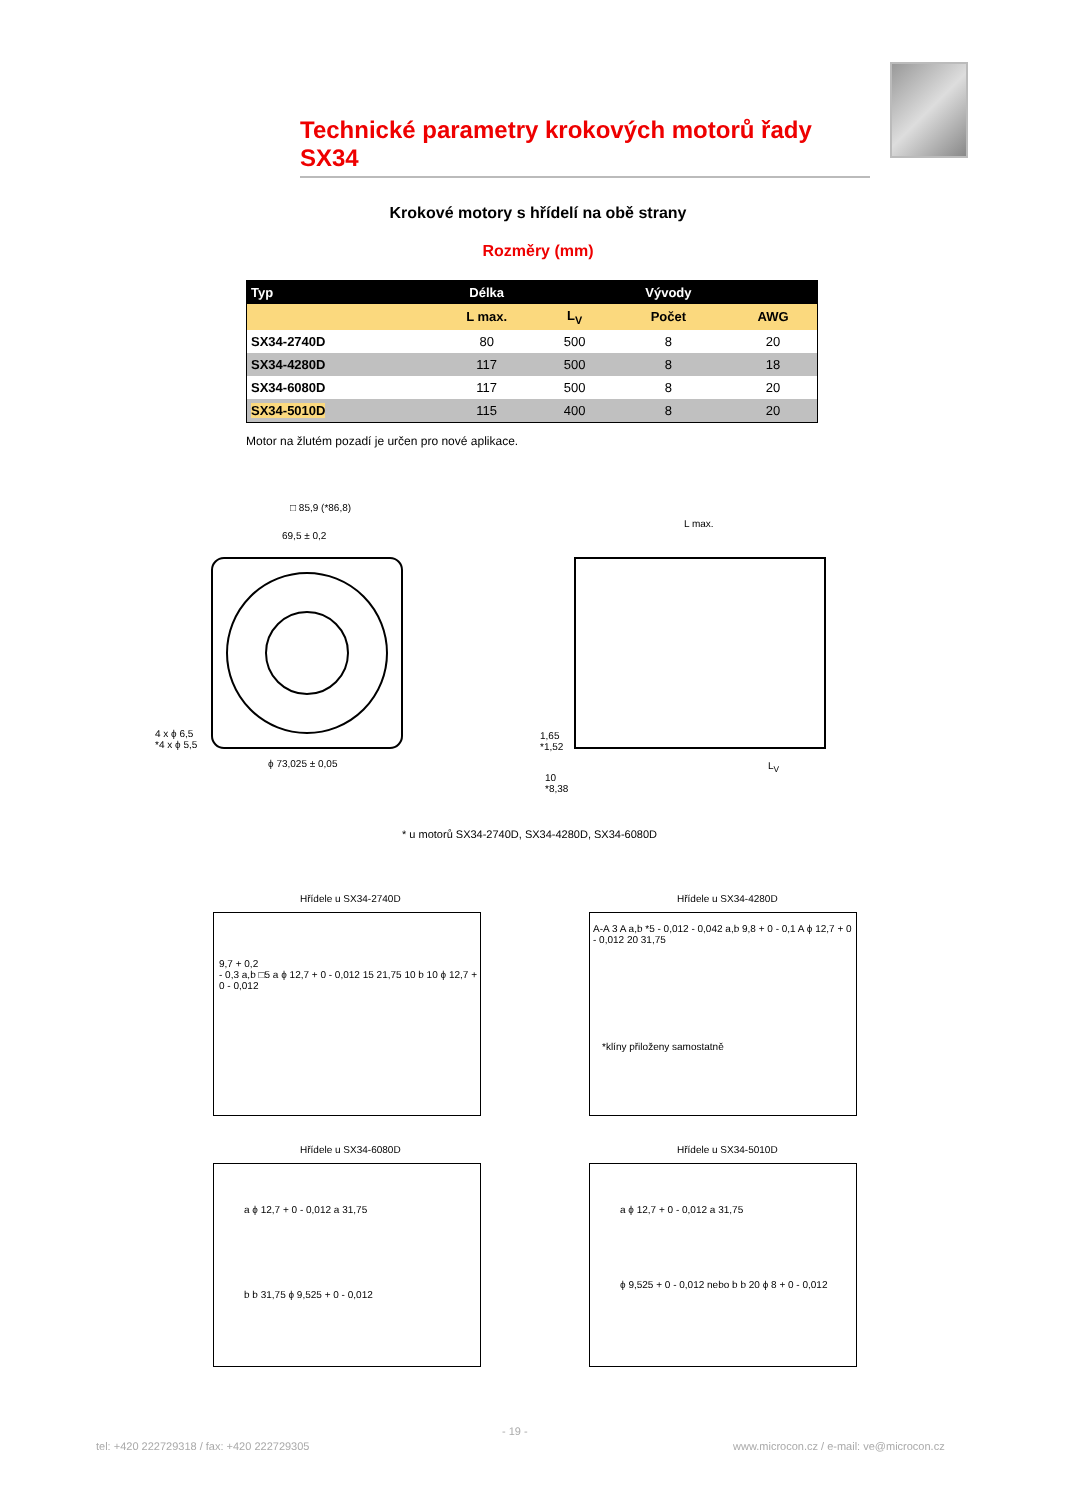Technické parametry krokových motorů řady SX34
Krokové motory s hřídelí na obě strany
Rozměry (mm)
| Typ | Délka | | Vývody | |
| --- | --- | --- | --- | --- |
| | L max. | L<sub>V</sub> | Počet | AWG |
| SX34-2740D | 80 | 500 | 8 | 20 |
| SX34-4280D | 117 | 500 | 8 | 18 |
| SX34-6080D | 117 | 500 | 8 | 20 |
| SX34-5010D | 115 | 400 | 8 | 20 |
Motor na žlutém pozadí je určen pro nové aplikace.
□ 85,9 (*86,8)
69,5 ± 0,2
4 x ϕ 6,5
*4 x ϕ 5,5
ϕ 73,025 ± 0,05
L max.
1,65
*1,52
10
*8,38
L<sub>V</sub>
* u motorů SX34-2740D, SX34-4280D, SX34-6080D
Hřídele u SX34-2740D
9,7 + 0,2
- 0,3 a,b □5 a ϕ 12,7 + 0 - 0,012 15 21,75 10 b 10 ϕ 12,7 + 0 - 0,012
Hřídele u SX34-4280D
A-A 3 A a,b *5 - 0,012 - 0,042 a,b 9,8 + 0 - 0,1 A ϕ 12,7 + 0 - 0,012 20 31,75
*klíny přiloženy samostatně
Hřídele u SX34-6080D
a ϕ 12,7 + 0 - 0,012 a 31,75
b b 31,75 ϕ 9,525 + 0 - 0,012
Hřídele u SX34-5010D
a ϕ 12,7 + 0 - 0,012 a 31,75
ϕ 9,525 + 0 - 0,012 nebo b b 20 ϕ 8 + 0 - 0,012
- 19 -
tel: +420 222729318 / fax: +420 222729305
www.microcon.cz / e-mail: ve@microcon.cz